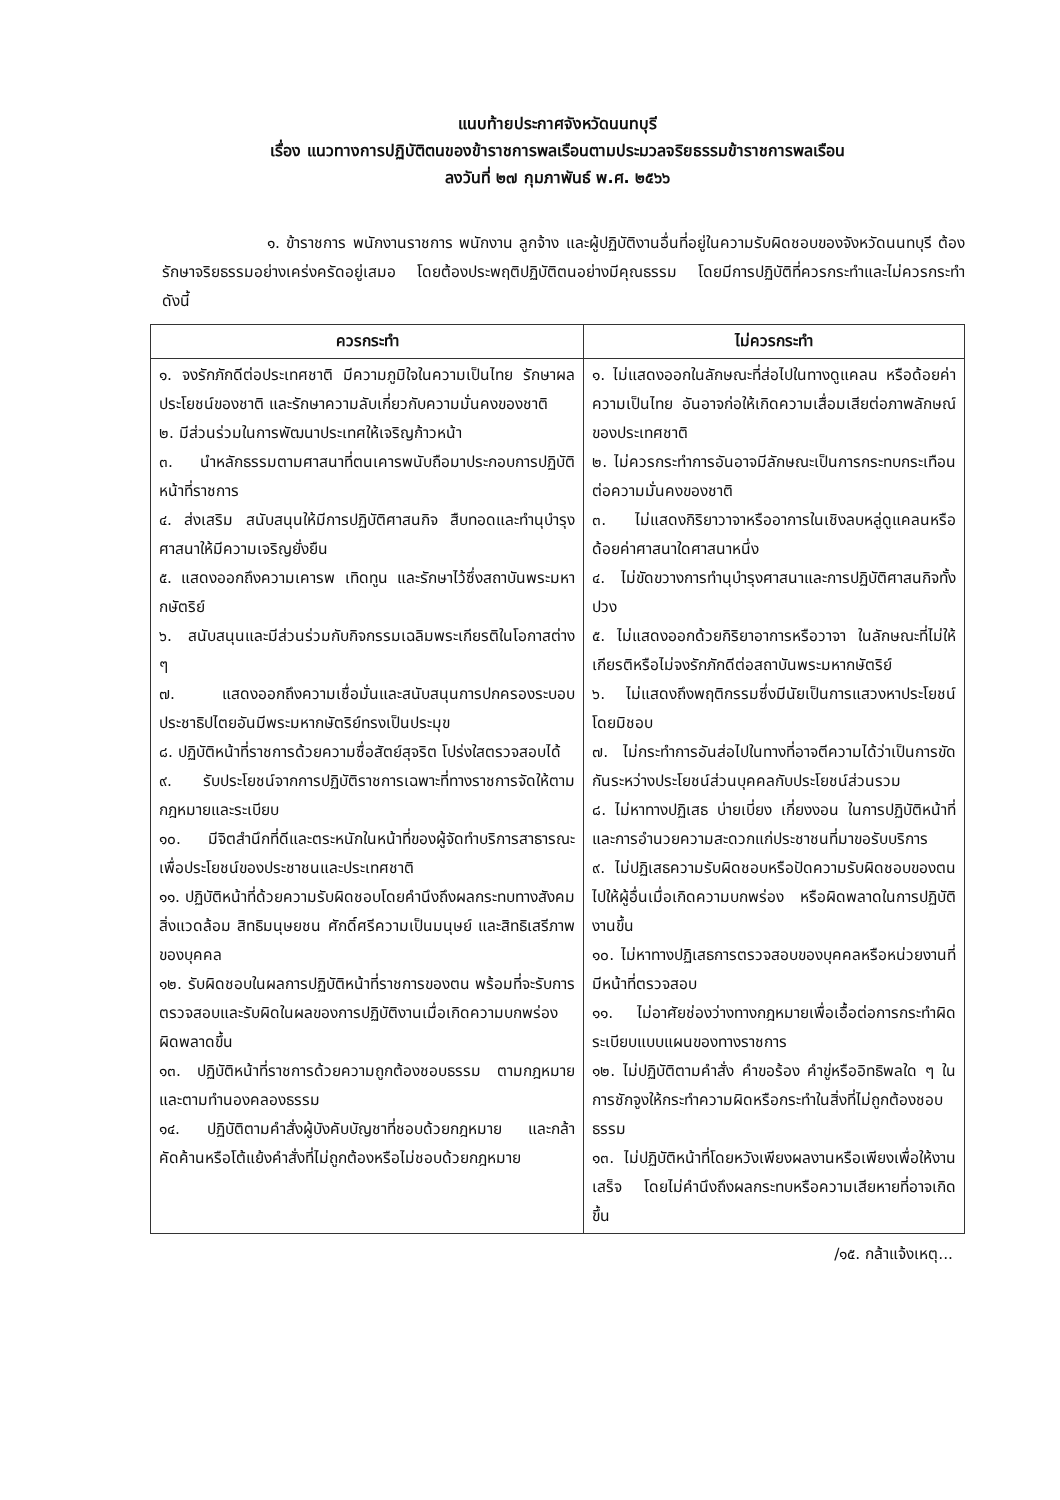แนบท้ายประกาศจังหวัดนนทบุรี
เรื่อง แนวทางการปฏิบัติตนของข้าราชการพลเรือนตามประมวลจริยธรรมข้าราชการพลเรือน
ลงวันที่ ๒๗ กุมภาพันธ์ พ.ศ. ๒๕๖๖
๑. ข้าราชการ พนักงานราชการ พนักงาน ลูกจ้าง และผู้ปฏิบัติงานอื่นที่อยู่ในความรับผิดชอบของจังหวัดนนทบุรี ต้องรักษาจริยธรรมอย่างเคร่งครัดอยู่เสมอ โดยต้องประพฤติปฏิบัติตนอย่างมีคุณธรรม โดยมีการปฏิบัติที่ควรกระทำและไม่ควรกระทำ ดังนี้
| ควรกระทำ | ไม่ควรกระทำ |
| --- | --- |
| ๑. จงรักภักดีต่อประเทศชาติ มีความภูมิใจในความเป็นไทย รักษาผลประโยชน์ของชาติ และรักษาความลับเกี่ยวกับความมั่นคงของชาติ ๒. มีส่วนร่วมในการพัฒนาประเทศให้เจริญก้าวหน้า ๓. นำหลักธรรมตามศาสนาที่ตนเคารพนับถือมาประกอบการปฏิบัติหน้าที่ราชการ ๔. ส่งเสริม สนับสนุนให้มีการปฏิบัติศาสนกิจ สืบทอดและทำนุบำรุงศาสนาให้มีความเจริญยั่งยืน ๕. แสดงออกถึงความเคารพ เทิดทูน และรักษาไว้ซึ่งสถาบันพระมหากษัตริย์ ๖. สนับสนุนและมีส่วนร่วมกับกิจกรรมเฉลิมพระเกียรติในโอกาสต่าง ๆ ๗. แสดงออกถึงความเชื่อมั่นและสนับสนุนการปกครองระบอบประชาธิปไตยอันมีพระมหากษัตริย์ทรงเป็นประมุข ๘. ปฏิบัติหน้าที่ราชการด้วยความซื่อสัตย์สุจริต โปร่งใสตรวจสอบได้ ๙. รับประโยชน์จากการปฏิบัติราชการเฉพาะที่ทางราชการจัดให้ตามกฎหมายและระเบียบ ๑๐. มีจิตสำนึกที่ดีและตระหนักในหน้าที่ของผู้จัดทำบริการสาธารณะเพื่อประโยชน์ของประชาชนและประเทศชาติ ๑๑. ปฏิบัติหน้าที่ด้วยความรับผิดชอบโดยคำนึงถึงผลกระทบทางสังคม สิ่งแวดล้อม สิทธิมนุษยชน ศักดิ์ศรีความเป็นมนุษย์ และสิทธิเสรีภาพของบุคคล ๑๒. รับผิดชอบในผลการปฏิบัติหน้าที่ราชการของตน พร้อมที่จะรับการตรวจสอบและรับผิดในผลของการปฏิบัติงานเมื่อเกิดความบกพร่องผิดพลาดขึ้น ๑๓. ปฏิบัติหน้าที่ราชการด้วยความถูกต้องชอบธรรม ตามกฎหมายและตามทำนองคลองธรรม ๑๔. ปฏิบัติตามคำสั่งผู้บังคับบัญชาที่ชอบด้วยกฎหมาย และกล้าคัดค้านหรือโต้แย้งคำสั่งที่ไม่ถูกต้องหรือไม่ชอบด้วยกฎหมาย | ๑. ไม่แสดงออกในลักษณะที่ส่อไปในทางดูแคลน หรือด้อยค่าความเป็นไทย อันอาจก่อให้เกิดความเสื่อมเสียต่อภาพลักษณ์ของประเทศชาติ ๒. ไม่ควรกระทำการอันอาจมีลักษณะเป็นการกระทบกระเทือนต่อความมั่นคงของชาติ ๓. ไม่แสดงกิริยาวาจาหรืออาการในเชิงลบหลู่ดูแคลนหรือด้อยค่าศาสนาใดศาสนาหนึ่ง ๔. ไม่ขัดขวางการทำนุบำรุงศาสนาและการปฏิบัติศาสนกิจทั้งปวง ๕. ไม่แสดงออกด้วยกิริยาอาการหรือวาจา ในลักษณะที่ไม่ให้เกียรติหรือไม่จงรักภักดีต่อสถาบันพระมหากษัตริย์ ๖. ไม่แสดงถึงพฤติกรรมซึ่งมีนัยเป็นการแสวงหาประโยชน์โดยมิชอบ ๗. ไม่กระทำการอันส่อไปในทางที่อาจตีความได้ว่าเป็นการขัดกันระหว่างประโยชน์ส่วนบุคคลกับประโยชน์ส่วนรวม ๘. ไม่หาทางปฏิเสธ บ่ายเบี่ยง เกี่ยงงอน ในการปฏิบัติหน้าที่และการอำนวยความสะดวกแก่ประชาชนที่มาขอรับบริการ ๙. ไม่ปฏิเสธความรับผิดชอบหรือปัดความรับผิดชอบของตนไปให้ผู้อื่นเมื่อเกิดความบกพร่อง หรือผิดพลาดในการปฏิบัติงานขึ้น ๑๐. ไม่หาทางปฏิเสธการตรวจสอบของบุคคลหรือหน่วยงานที่มีหน้าที่ตรวจสอบ ๑๑. ไม่อาศัยช่องว่างทางกฎหมายเพื่อเอื้อต่อการกระทำผิดระเบียบแบบแผนของทางราชการ ๑๒. ไม่ปฏิบัติตามคำสั่ง คำขอร้อง คำขู่หรืออิทธิพลใด ๆ ในการชักจูงให้กระทำความผิดหรือกระทำในสิ่งที่ไม่ถูกต้องชอบธรรม ๑๓. ไม่ปฏิบัติหน้าที่โดยหวังเพียงผลงานหรือเพียงเพื่อให้งานเสร็จ โดยไม่คำนึงถึงผลกระทบหรือความเสียหายที่อาจเกิดขึ้น |
/๑๕. กล้าแจ้งเหตุ...